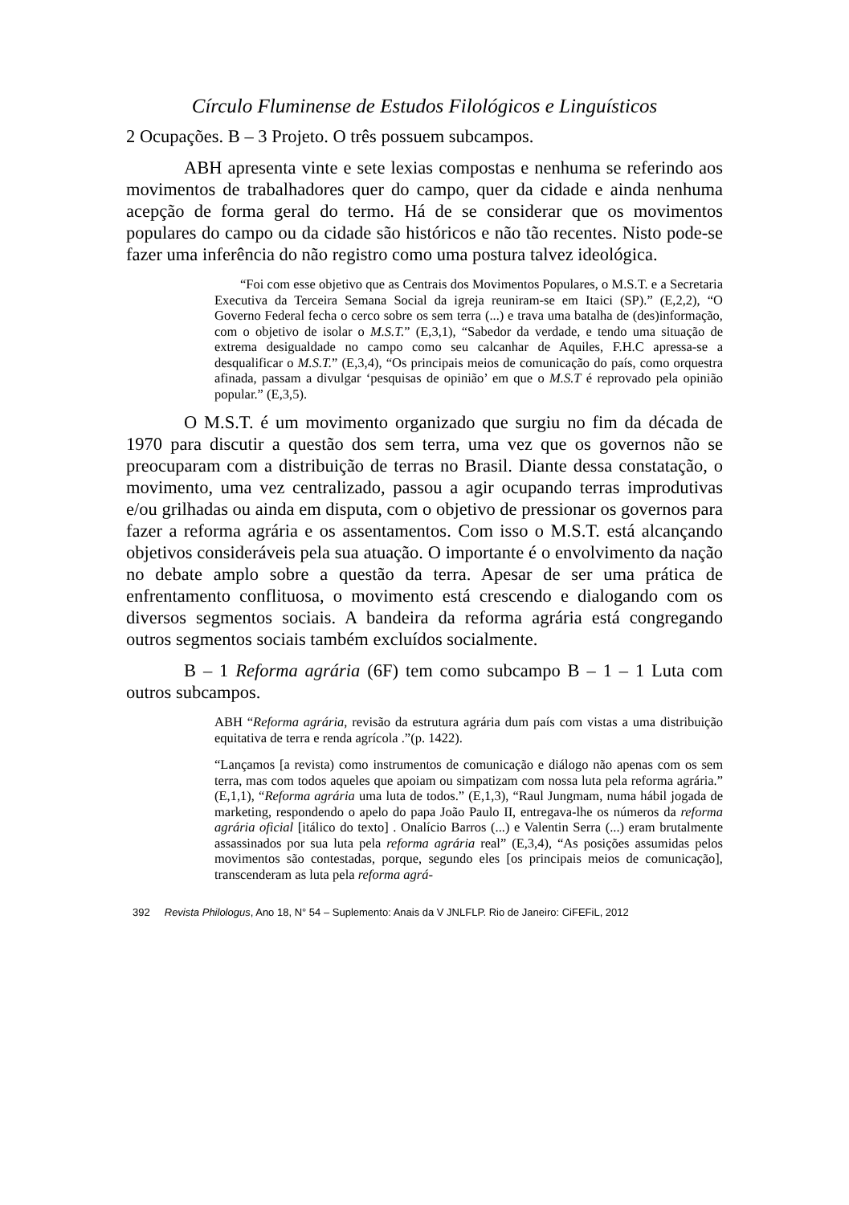Círculo Fluminense de Estudos Filológicos e Linguísticos
2 Ocupações. B – 3 Projeto. O três possuem subcampos.
ABH apresenta vinte e sete lexias compostas e nenhuma se referindo aos movimentos de trabalhadores quer do campo, quer da cidade e ainda nenhuma acepção de forma geral do termo. Há de se considerar que os movimentos populares do campo ou da cidade são históricos e não tão recentes. Nisto pode-se fazer uma inferência do não registro como uma postura talvez ideológica.
“Foi com esse objetivo que as Centrais dos Movimentos Populares, o M.S.T. e a Secretaria Executiva da Terceira Semana Social da igreja reuniram-se em Itaici (SP).” (E,2,2), “O Governo Federal fecha o cerco sobre os sem terra (...) e trava uma batalha de (des)informação, com o objetivo de isolar o M.S.T.” (E,3,1), “Sabedor da verdade, e tendo uma situação de extrema desigualdade no campo como seu calcanhar de Aquiles, F.H.C apressa-se a desqualificar o M.S.T.” (E,3,4), “Os principais meios de comunicação do país, como orquestra afinada, passam a divulgar ‘pesquisas de opinião’ em que o M.S.T é reprovado pela opinião popular.” (E,3,5).
O M.S.T. é um movimento organizado que surgiu no fim da década de 1970 para discutir a questão dos sem terra, uma vez que os governos não se preocuparam com a distribuição de terras no Brasil. Diante dessa constatação, o movimento, uma vez centralizado, passou a agir ocupando terras improdutivas e/ou grilhadas ou ainda em disputa, com o objetivo de pressionar os governos para fazer a reforma agrária e os assentamentos. Com isso o M.S.T. está alcançando objetivos consideráveis pela sua atuação. O importante é o envolvimento da nação no debate amplo sobre a questão da terra. Apesar de ser uma prática de enfrentamento conflituosa, o movimento está crescendo e dialogando com os diversos segmentos sociais. A bandeira da reforma agrária está congregando outros segmentos sociais também excluídos socialmente.
B – 1 Reforma agrária (6F) tem como subcampo B – 1 – 1 Luta com outros subcampos.
ABH “Reforma agrária, revisão da estrutura agrária dum país com vistas a uma distribuição equitativa de terra e renda agrícola .”(p. 1422).
“Lançamos [a revista) como instrumentos de comunicação e diálogo não apenas com os sem terra, mas com todos aqueles que apoiam ou simpatizam com nossa luta pela reforma agrária.” (E,1,1), “Reforma agrária uma luta de todos.” (E,1,3), “Raul Jungmam, numa hábil jogada de marketing, respondendo o apelo do papa João Paulo II, entregava-lhe os números da reforma agrária oficial [itálico do texto] . Onalício Barros (...) e Valentin Serra (...) eram brutalmente assassinados por sua luta pela reforma agrária real” (E,3,4), “As posições assumidas pelos movimentos são contestadas, porque, segundo eles [os principais meios de comunicação], transcenderam as luta pela reforma agrá-
392 Revista Philologus, Ano 18, N° 54 – Suplemento: Anais da V JNLFLP. Rio de Janeiro: CiFEFiL, 2012